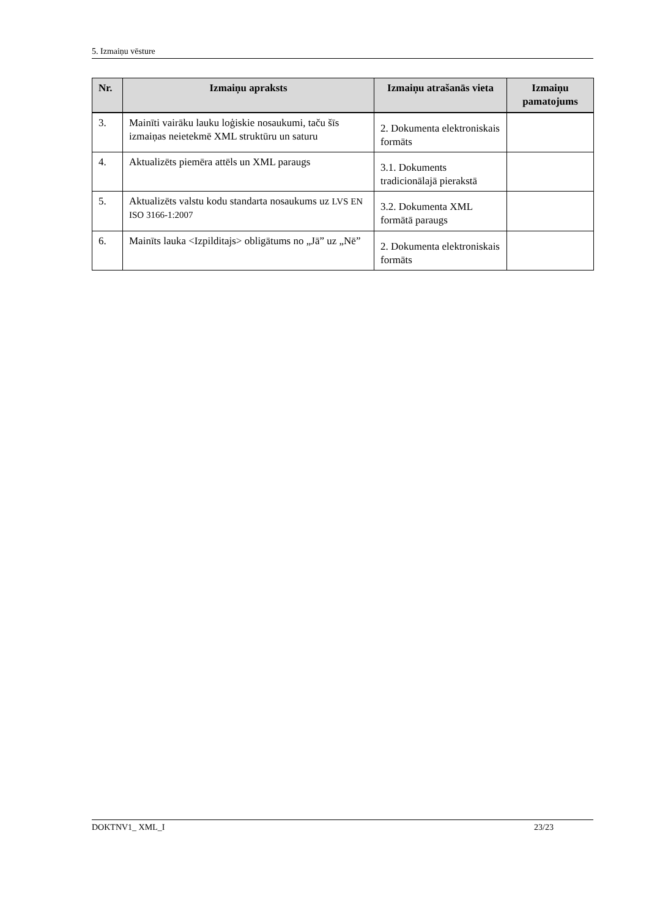5. Izmaiņu vēsture
| Nr. | Izmaiņu apraksts | Izmaiņu atrašanās vieta | Izmaiņu pamatojums |
| --- | --- | --- | --- |
| 3. | Mainīti vairāku lauku loģiskie nosaukumi, taču šīs izmaiņas neietekmē XML struktūru un saturu | 2. Dokumenta elektroniskais formāts | |
| 4. | Aktualizēts piemēra attēls un XML paraugs | 3.1. Dokuments tradicionālajā pierakstā | |
| 5. | Aktualizēts valstu kodu standarta nosaukums uz LVS EN ISO 3166-1:2007 | 3.2. Dokumenta XML formātā paraugs | |
| 6. | Mainīts lauka <Izpilditajs> obligātums no „Jā” uz „Nē” | 2. Dokumenta elektroniskais formāts | |
DOKTNV1_ XML_I 23/23